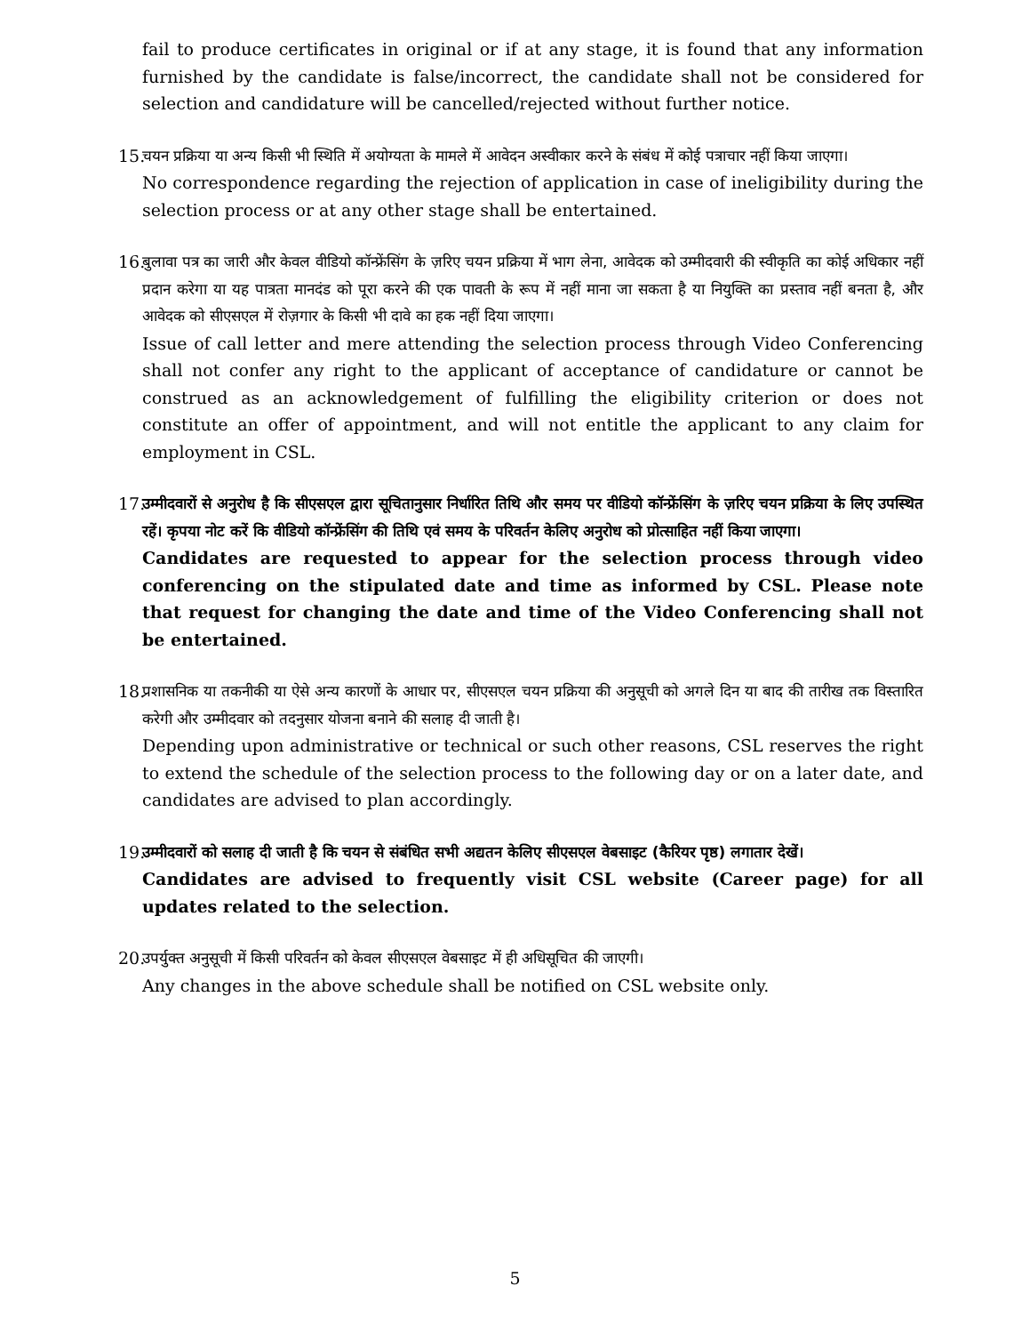fail to produce certificates in original or if at any stage, it is found that any information furnished by the candidate is false/incorrect, the candidate shall not be considered for selection and candidature will be cancelled/rejected without further notice.
15.
चयन प्रक्रिया या अन्य किसी भी स्थिति में अयोग्यता के मामले में आवेदन अस्वीकार करने के संबंध में कोई पत्राचार नहीं किया जाएगा।
No correspondence regarding the rejection of application in case of ineligibility during the selection process or at any other stage shall be entertained.
16.
बुलावा पत्र का जारी और केवल वीडियो कॉन्फ्रेंसिंग के ज़रिए चयन प्रक्रिया में भाग लेना, आवेदक को उम्मीदवारी की स्वीकृति का कोई अधिकार नहीं प्रदान करेगा या यह पात्रता मानदंड को पूरा करने की एक पावती के रूप में नहीं माना जा सकता है या नियुक्ति का प्रस्ताव नहीं बनता है, और आवेदक को सीएसएल में रोज़गार के किसी भी दावे का हक नहीं दिया जाएगा।
Issue of call letter and mere attending the selection process through Video Conferencing shall not confer any right to the applicant of acceptance of candidature or cannot be construed as an acknowledgement of fulfilling the eligibility criterion or does not constitute an offer of appointment, and will not entitle the applicant to any claim for employment in CSL.
17.
उम्मीदवारों से अनुरोध है कि सीएसएल द्वारा सूचितानुसार निर्धारित तिथि और समय पर वीडियो कॉन्फ्रेंसिंग के ज़रिए चयन प्रक्रिया के लिए उपस्थित रहें। कृपया नोट करें कि वीडियो कॉन्फ्रेंसिंग की तिथि एवं समय के परिवर्तन केलिए अनुरोध को प्रोत्साहित नहीं किया जाएगा।
Candidates are requested to appear for the selection process through video conferencing on the stipulated date and time as informed by CSL. Please note that request for changing the date and time of the Video Conferencing shall not be entertained.
18.
प्रशासनिक या तकनीकी या ऐसे अन्य कारणों के आधार पर, सीएसएल चयन प्रक्रिया की अनुसूची को अगले दिन या बाद की तारीख तक विस्तारित करेगी और उम्मीदवार को तदनुसार योजना बनाने की सलाह दी जाती है।
Depending upon administrative or technical or such other reasons, CSL reserves the right to extend the schedule of the selection process to the following day or on a later date, and candidates are advised to plan accordingly.
19.
उम्मीदवारों को सलाह दी जाती है कि चयन से संबंधित सभी अद्यतन केलिए सीएसएल वेबसाइट (कैरियर पृष्ठ) लगातार देखें।
Candidates are advised to frequently visit CSL website (Career page) for all updates related to the selection.
20.
उपर्युक्त अनुसूची में किसी परिवर्तन को केवल सीएसएल वेबसाइट में ही अधिसूचित की जाएगी।
Any changes in the above schedule shall be notified on CSL website only.
5